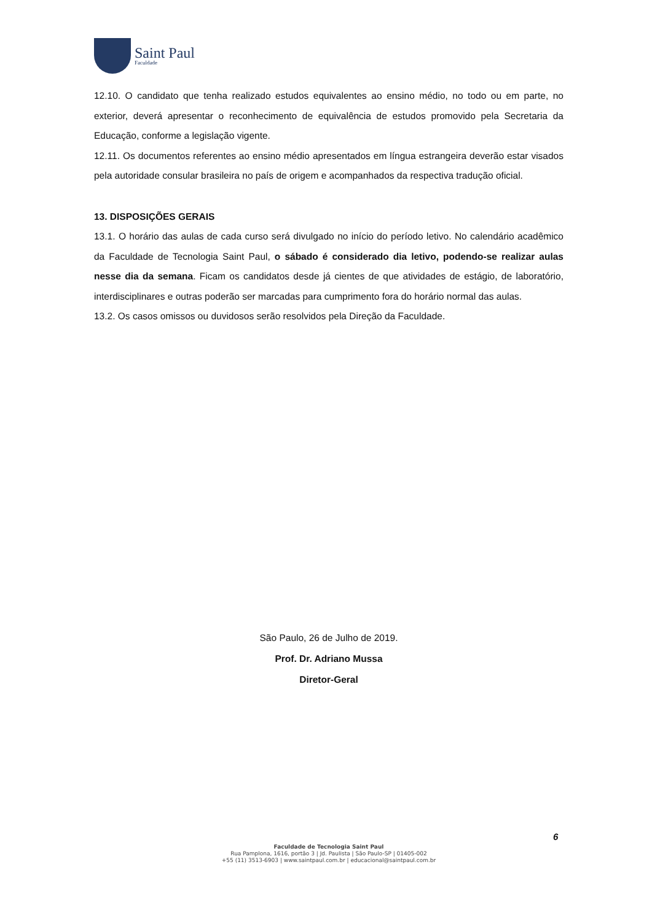Saint Paul
Faculdade
12.10. O candidato que tenha realizado estudos equivalentes ao ensino médio, no todo ou em parte, no exterior, deverá apresentar o reconhecimento de equivalência de estudos promovido pela Secretaria da Educação, conforme a legislação vigente.
12.11. Os documentos referentes ao ensino médio apresentados em língua estrangeira deverão estar visados pela autoridade consular brasileira no país de origem e acompanhados da respectiva tradução oficial.
13. DISPOSIÇÕES GERAIS
13.1. O horário das aulas de cada curso será divulgado no início do período letivo. No calendário acadêmico da Faculdade de Tecnologia Saint Paul, o sábado é considerado dia letivo, podendo-se realizar aulas nesse dia da semana. Ficam os candidatos desde já cientes de que atividades de estágio, de laboratório, interdisciplinares e outras poderão ser marcadas para cumprimento fora do horário normal das aulas.
13.2. Os casos omissos ou duvidosos serão resolvidos pela Direção da Faculdade.
São Paulo, 26 de Julho de 2019.
Prof. Dr. Adriano Mussa
Diretor-Geral
6
Faculdade de Tecnologia Saint Paul
Rua Pamplona, 1616, portão 3 | Jd. Paulista | São Paulo-SP | 01405-002
+55 (11) 3513-6903 | www.saintpaul.com.br | educacional@saintpaul.com.br